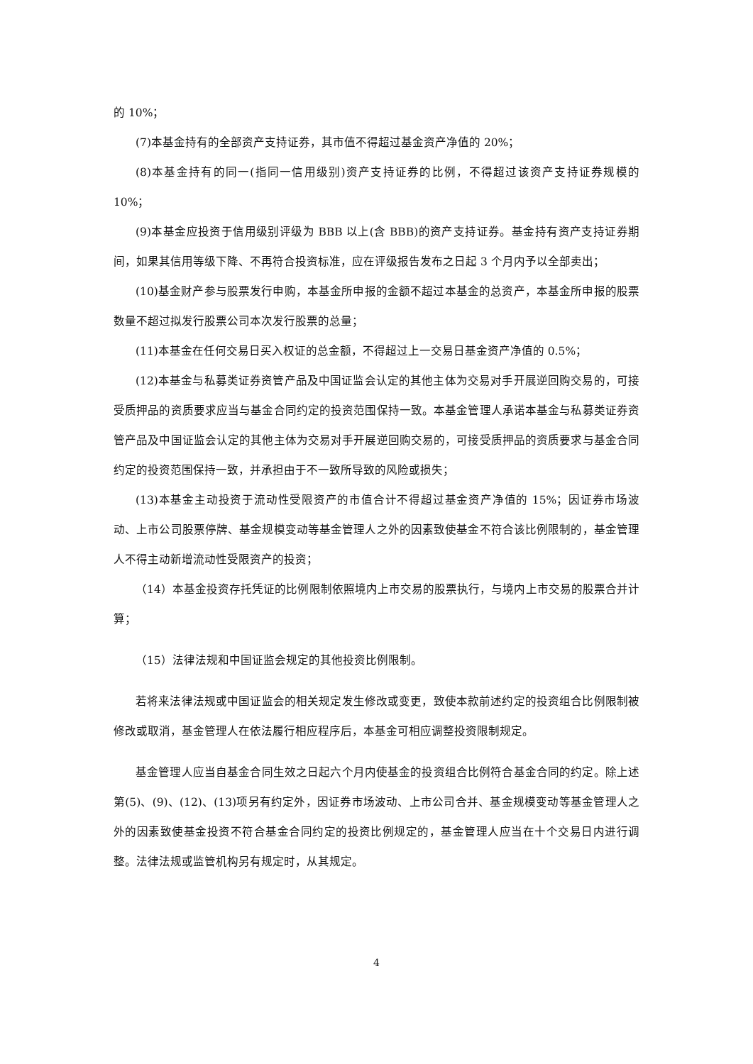的 10%；
(7)本基金持有的全部资产支持证券，其市值不得超过基金资产净值的 20%；
(8)本基金持有的同一(指同一信用级别)资产支持证券的比例，不得超过该资产支持证券规模的 10%；
(9)本基金应投资于信用级别评级为 BBB 以上(含 BBB)的资产支持证券。基金持有资产支持证券期间，如果其信用等级下降、不再符合投资标准，应在评级报告发布之日起 3 个月内予以全部卖出；
(10)基金财产参与股票发行申购，本基金所申报的金额不超过本基金的总资产，本基金所申报的股票数量不超过拟发行股票公司本次发行股票的总量；
(11)本基金在任何交易日买入权证的总金额，不得超过上一交易日基金资产净值的 0.5%；
(12)本基金与私募类证券资管产品及中国证监会认定的其他主体为交易对手开展逆回购交易的，可接受质押品的资质要求应当与基金合同约定的投资范围保持一致。本基金管理人承诺本基金与私募类证券资管产品及中国证监会认定的其他主体为交易对手开展逆回购交易的，可接受质押品的资质要求与基金合同约定的投资范围保持一致，并承担由于不一致所导致的风险或损失；
(13)本基金主动投资于流动性受限资产的市值合计不得超过基金资产净值的 15%；因证券市场波动、上市公司股票停牌、基金规模变动等基金管理人之外的因素致使基金不符合该比例限制的，基金管理人不得主动新增流动性受限资产的投资；
（14）本基金投资存托凭证的比例限制依照境内上市交易的股票执行，与境内上市交易的股票合并计算；
（15）法律法规和中国证监会规定的其他投资比例限制。
若将来法律法规或中国证监会的相关规定发生修改或变更，致使本款前述约定的投资组合比例限制被修改或取消，基金管理人在依法履行相应程序后，本基金可相应调整投资限制规定。
基金管理人应当自基金合同生效之日起六个月内使基金的投资组合比例符合基金合同的约定。除上述第(5)、(9)、(12)、(13)项另有约定外，因证券市场波动、上市公司合并、基金规模变动等基金管理人之外的因素致使基金投资不符合基金合同约定的投资比例规定的，基金管理人应当在十个交易日内进行调整。法律法规或监管机构另有规定时，从其规定。
4